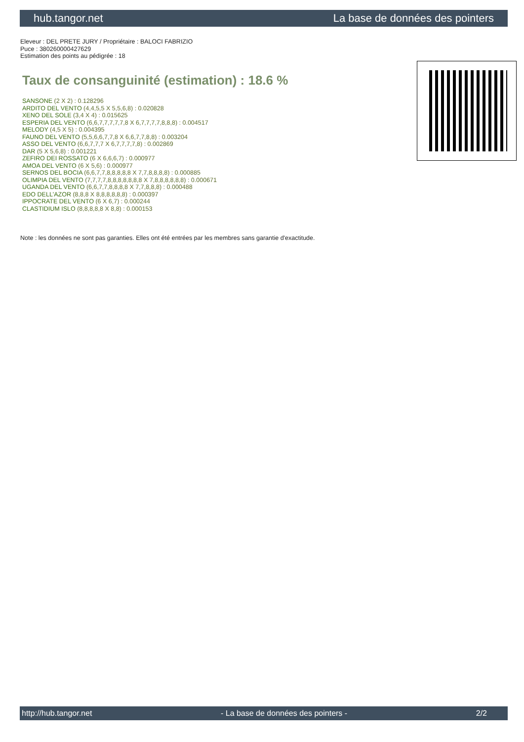hub.tangor.net La base de données des pointers
Eleveur : DEL PRETE JURY / Propriétaire : BALOCI FABRIZIO
Puce : 380260000427629
Estimation des points au pédigrée : 18
Taux de consanguinité (estimation) : 18.6 %
SANSONE (2 X 2) : 0.128296
ARDITO DEL VENTO (4,4,5,5 X 5,5,6,8) : 0.020828
XENO DEL SOLE (3,4 X 4) : 0.015625
ESPERIA DEL VENTO (6,6,7,7,7,7,7,8 X 6,7,7,7,7,8,8,8) : 0.004517
MELODY (4,5 X 5) : 0.004395
FAUNO DEL VENTO (5,5,6,6,7,7,8 X 6,6,7,7,8,8) : 0.003204
ASSO DEL VENTO (6,6,7,7,7 X 6,7,7,7,7,8) : 0.002869
DAR (5 X 5,6,8) : 0.001221
ZEFIRO DEI ROSSATO (6 X 6,6,6,7) : 0.000977
AMOA DEL VENTO (6 X 5,6) : 0.000977
SERNOS DEL BOCIA (6,6,7,7,8,8,8,8,8 X 7,7,8,8,8,8) : 0.000885
OLIMPIA DEL VENTO (7,7,7,7,8,8,8,8,8,8,8 X 7,8,8,8,8,8,8) : 0.000671
UGANDA DEL VENTO (6,6,7,7,8,8,8,8 X 7,7,8,8,8) : 0.000488
EDO DELL'AZOR (8,8,8 X 8,8,8,8,8,8) : 0.000397
IPPOCRATE DEL VENTO (6 X 6,7) : 0.000244
CLASTIDIUM ISLO (8,8,8,8,8 X 8,8) : 0.000153
Note : les données ne sont pas garanties. Elles ont été entrées par les membres sans garantie d'exactitude.
http://hub.tangor.net - La base de données des pointers - 2/2